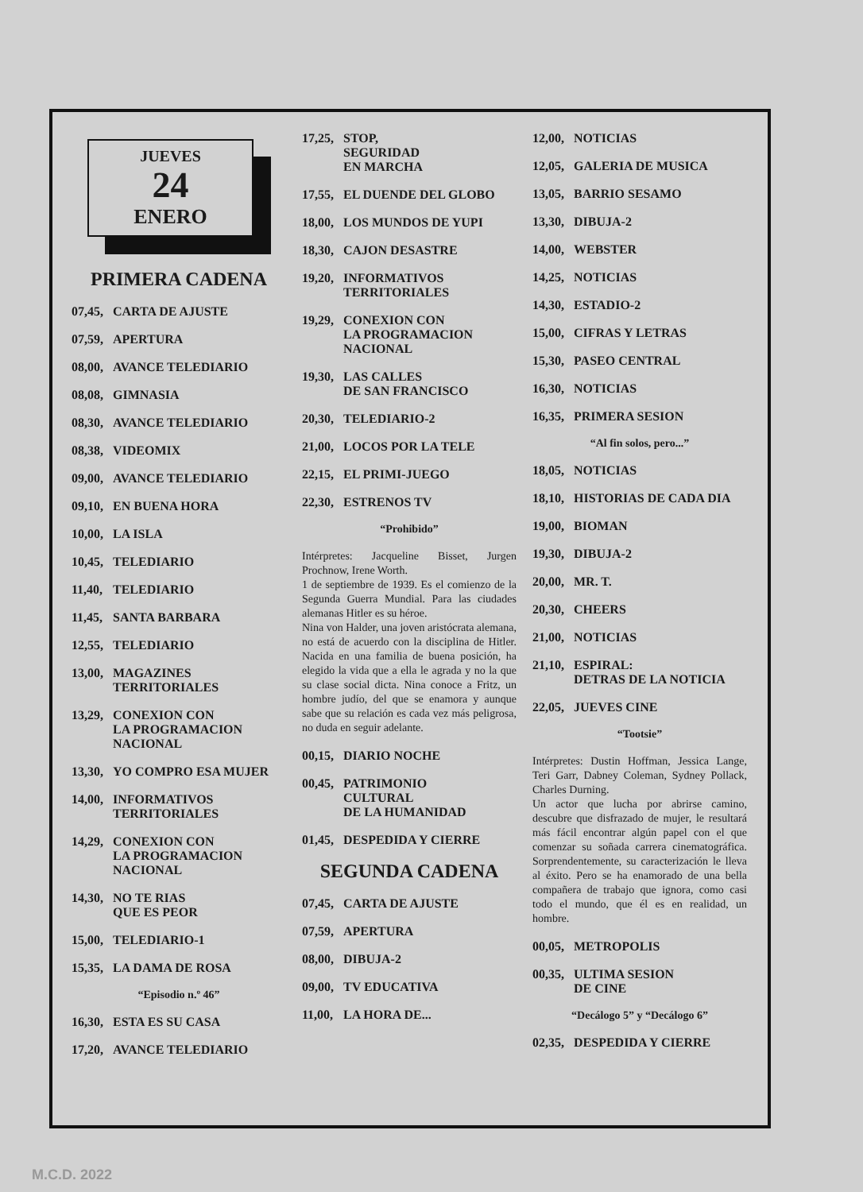JUEVES
24
ENERO
PRIMERA CADENA
07,45, CARTA DE AJUSTE
07,59, APERTURA
08,00, AVANCE TELEDIARIO
08,08, GIMNASIA
08,30, AVANCE TELEDIARIO
08,38, VIDEOMIX
09,00, AVANCE TELEDIARIO
09,10, EN BUENA HORA
10,00, LA ISLA
10,45, TELEDIARIO
11,40, TELEDIARIO
11,45, SANTA BARBARA
12,55, TELEDIARIO
13,00, MAGAZINES
TERRITORIALES
13,29, CONEXION CON
LA PROGRAMACION
NACIONAL
13,30, YO COMPRO ESA MUJER
14,00, INFORMATIVOS
TERRITORIALES
14,29, CONEXION CON
LA PROGRAMACION
NACIONAL
14,30, NO TE RIAS
QUE ES PEOR
15,00, TELEDIARIO-1
15,35, LA DAMA DE ROSA
“Episodio n.º 46”
16,30, ESTA ES SU CASA
17,20, AVANCE TELEDIARIO
17,25, STOP,
SEGURIDAD
EN MARCHA
17,55, EL DUENDE DEL GLOBO
18,00, LOS MUNDOS DE YUPI
18,30, CAJON DESASTRE
19,20, INFORMATIVOS
TERRITORIALES
19,29, CONEXION CON
LA PROGRAMACION
NACIONAL
19,30, LAS CALLES
DE SAN FRANCISCO
20,30, TELEDIARIO-2
21,00, LOCOS POR LA TELE
22,15, EL PRIMI-JUEGO
22,30, ESTRENOS TV
“Prohibido”
Intérpretes: Jacqueline Bisset, Jurgen Prochnow, Irene Worth.
1 de septiembre de 1939. Es el comienzo de la Segunda Guerra Mundial. Para las ciudades alemanas Hitler es su héroe.
Nina von Halder, una joven aristócrata alemana, no está de acuerdo con la disciplina de Hitler. Nacida en una familia de buena posición, ha elegido la vida que a ella le agrada y no la que su clase social dicta. Nina conoce a Fritz, un hombre judío, del que se enamora y aunque sabe que su relación es cada vez más peligrosa, no duda en seguir adelante.
00,15, DIARIO NOCHE
00,45, PATRIMONIO
CULTURAL
DE LA HUMANIDAD
01,45, DESPEDIDA Y CIERRE
SEGUNDA CADENA
07,45, CARTA DE AJUSTE
07,59, APERTURA
08,00, DIBUJA-2
09,00, TV EDUCATIVA
11,00, LA HORA DE...
12,00, NOTICIAS
12,05, GALERIA DE MUSICA
13,05, BARRIO SESAMO
13,30, DIBUJA-2
14,00, WEBSTER
14,25, NOTICIAS
14,30, ESTADIO-2
15,00, CIFRAS Y LETRAS
15,30, PASEO CENTRAL
16,30, NOTICIAS
16,35, PRIMERA SESION
“Al fin solos, pero...”
18,05, NOTICIAS
18,10, HISTORIAS DE CADA DIA
19,00, BIOMAN
19,30, DIBUJA-2
20,00, MR. T.
20,30, CHEERS
21,00, NOTICIAS
21,10, ESPIRAL:
DETRAS DE LA NOTICIA
22,05, JUEVES CINE
“Tootsie”
Intérpretes: Dustin Hoffman, Jessica Lange, Teri Garr, Dabney Coleman, Sydney Pollack, Charles Durning.
Un actor que lucha por abrirse camino, descubre que disfrazado de mujer, le resultará más fácil encontrar algún papel con el que comenzar su soñada carrera cinematográfica. Sorprendentemente, su caracterización le lleva al éxito. Pero se ha enamorado de una bella compañera de trabajo que ignora, como casi todo el mundo, que él es en realidad, un hombre.
00,05, METROPOLIS
00,35, ULTIMA SESION
DE CINE
“Decálogo 5” y “Decálogo 6”
02,35, DESPEDIDA Y CIERRE
M.C.D. 2022